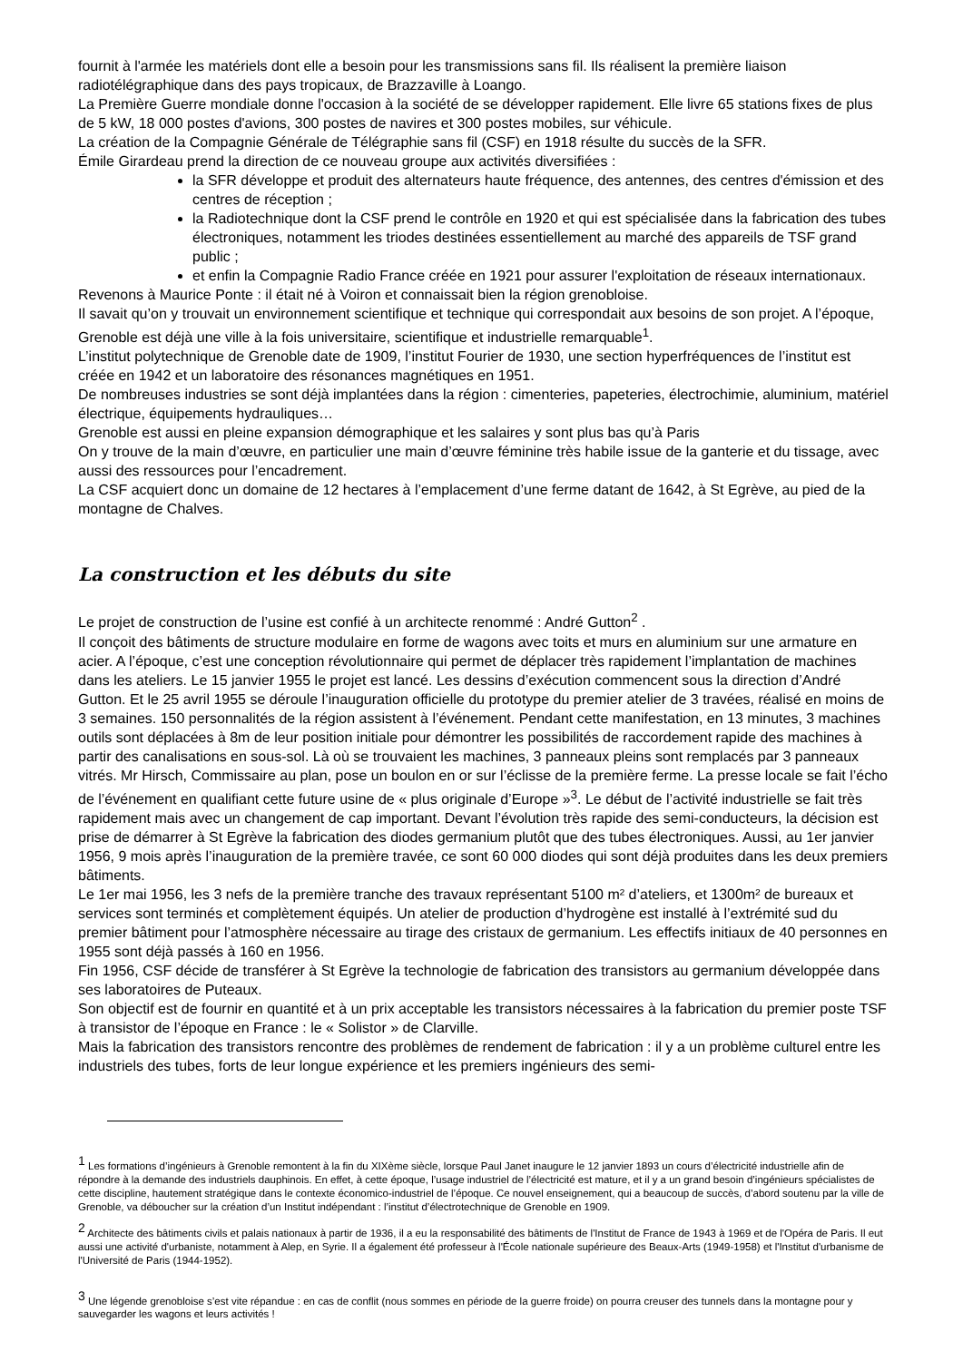fournit à l'armée les matériels dont elle a besoin pour les transmissions sans fil. Ils réalisent la première liaison radiotélégraphique dans des pays tropicaux, de Brazzaville à Loango.
La Première Guerre mondiale donne l'occasion à la société de se développer rapidement. Elle livre 65 stations fixes de plus de 5 kW, 18 000 postes d'avions, 300 postes de navires et 300 postes mobiles, sur véhicule.
La création de la Compagnie Générale de Télégraphie sans fil (CSF) en 1918 résulte du succès de la SFR.
Émile Girardeau prend la direction de ce nouveau groupe aux activités diversifiées :
la SFR développe et produit des alternateurs haute fréquence, des antennes, des centres d'émission et des centres de réception ;
la Radiotechnique dont la CSF prend le contrôle en 1920 et qui est spécialisée dans la fabrication des tubes électroniques, notamment les triodes destinées essentiellement au marché des appareils de TSF grand public ;
et enfin la Compagnie Radio France créée en 1921 pour assurer l'exploitation de réseaux internationaux.
Revenons à Maurice Ponte : il était né à Voiron et connaissait bien la région grenobloise.
Il savait qu’on y trouvait un environnement scientifique et technique qui correspondait aux besoins de son projet. A l’époque, Grenoble est déjà une ville à la fois universitaire, scientifique et industrielle remarquable<sup>1</sup>.
L’institut polytechnique de Grenoble date de 1909, l’institut Fourier de 1930, une section hyperfréquences de l’institut est créée en 1942 et un laboratoire des résonances magnétiques en 1951.
De nombreuses industries se sont déjà implantées dans la région : cimenteries, papeteries, électrochimie, aluminium, matériel électrique, équipements hydrauliques…
Grenoble est aussi en pleine expansion démographique et les salaires y sont plus bas qu’à Paris
On y trouve de la main d’œuvre, en particulier une main d’œuvre féminine très habile issue de la ganterie et du tissage, avec aussi des ressources pour l’encadrement.
La CSF acquiert donc un domaine de 12 hectares à l’emplacement d’une ferme datant de 1642, à St Egrève, au pied de la montagne de Chalves.
La construction et les débuts du site
Le projet de construction de l’usine est confié à un architecte renommé : André Gutton<sup>2</sup> .
Il conçoit des bâtiments de structure modulaire en forme de wagons avec toits et murs en aluminium sur une armature en acier. A l’époque, c’est une conception révolutionnaire qui permet de déplacer très rapidement l’implantation de machines dans les ateliers. Le 15 janvier 1955 le projet est lancé. Les dessins d’exécution commencent sous la direction d’André Gutton. Et le 25 avril 1955 se déroule l’inauguration officielle du prototype du premier atelier de 3 travées, réalisé en moins de 3 semaines. 150 personnalités de la région assistent à l’événement. Pendant cette manifestation, en 13 minutes, 3 machines outils sont déplacées à 8m de leur position initiale pour démontrer les possibilités de raccordement rapide des machines à partir des canalisations en sous-sol. Là où se trouvaient les machines, 3 panneaux pleins sont remplacés par 3 panneaux vitrés. Mr Hirsch, Commissaire au plan, pose un boulon en or sur l’éclisse de la première ferme. La presse locale se fait l’écho de l’événement en qualifiant cette future usine de « plus originale d’Europe »<sup>3</sup>. Le début de l’activité industrielle se fait très rapidement mais avec un changement de cap important. Devant l’évolution très rapide des semi-conducteurs, la décision est prise de démarrer à St Egrève la fabrication des diodes germanium plutôt que des tubes électroniques. Aussi, au 1er janvier 1956, 9 mois après l’inauguration de la première travée, ce sont 60 000 diodes qui sont déjà produites dans les deux premiers bâtiments.
Le 1er mai 1956, les 3 nefs de la première tranche des travaux représentant 5100 m² d’ateliers, et 1300m² de bureaux et services sont terminés et complètement équipés. Un atelier de production d’hydrogène est installé à l’extrémité sud du premier bâtiment pour l’atmosphère nécessaire au tirage des cristaux de germanium. Les effectifs initiaux de 40 personnes en 1955 sont déjà passés à 160 en 1956.
Fin 1956, CSF décide de transférer à St Egrève la technologie de fabrication des transistors au germanium développée dans ses laboratoires de Puteaux.
Son objectif est de fournir en quantité et à un prix acceptable les transistors nécessaires à la fabrication du premier poste TSF à transistor de l’époque en France : le « Solistor » de Clarville.
Mais la fabrication des transistors rencontre des problèmes de rendement de fabrication : il y a un problème culturel entre les industriels des tubes, forts de leur longue expérience et les premiers ingénieurs des semi-
<sup>1</sup> Les formations d’ingénieurs à Grenoble remontent à la fin du XIXème siècle, lorsque Paul Janet inaugure le 12 janvier 1893 un cours d’électricité industrielle afin de répondre à la demande des industriels dauphinois. En effet, à cette époque, l’usage industriel de l’électricité est mature, et il y a un grand besoin d’ingénieurs spécialistes de cette discipline, hautement stratégique dans le contexte économico-industriel de l’époque. Ce nouvel enseignement, qui a beaucoup de succès, d’abord soutenu par la ville de Grenoble, va déboucher sur la création d’un Institut indépendant : l’institut d’électrotechnique de Grenoble en 1909.
<sup>2</sup> Architecte des bâtiments civils et palais nationaux à partir de 1936, il a eu la responsabilité des bâtiments de l'Institut de France de 1943 à 1969 et de l'Opéra de Paris. Il eut aussi une activité d'urbaniste, notamment à Alep, en Syrie. Il a également été professeur à l'École nationale supérieure des Beaux-Arts (1949-1958) et l'Institut d'urbanisme de l'Université de Paris (1944-1952).
<sup>3</sup> Une légende grenobloise s’est vite répandue : en cas de conflit (nous sommes en période de la guerre froide) on pourra creuser des tunnels dans la montagne pour y sauvegarder les wagons et leurs activités !